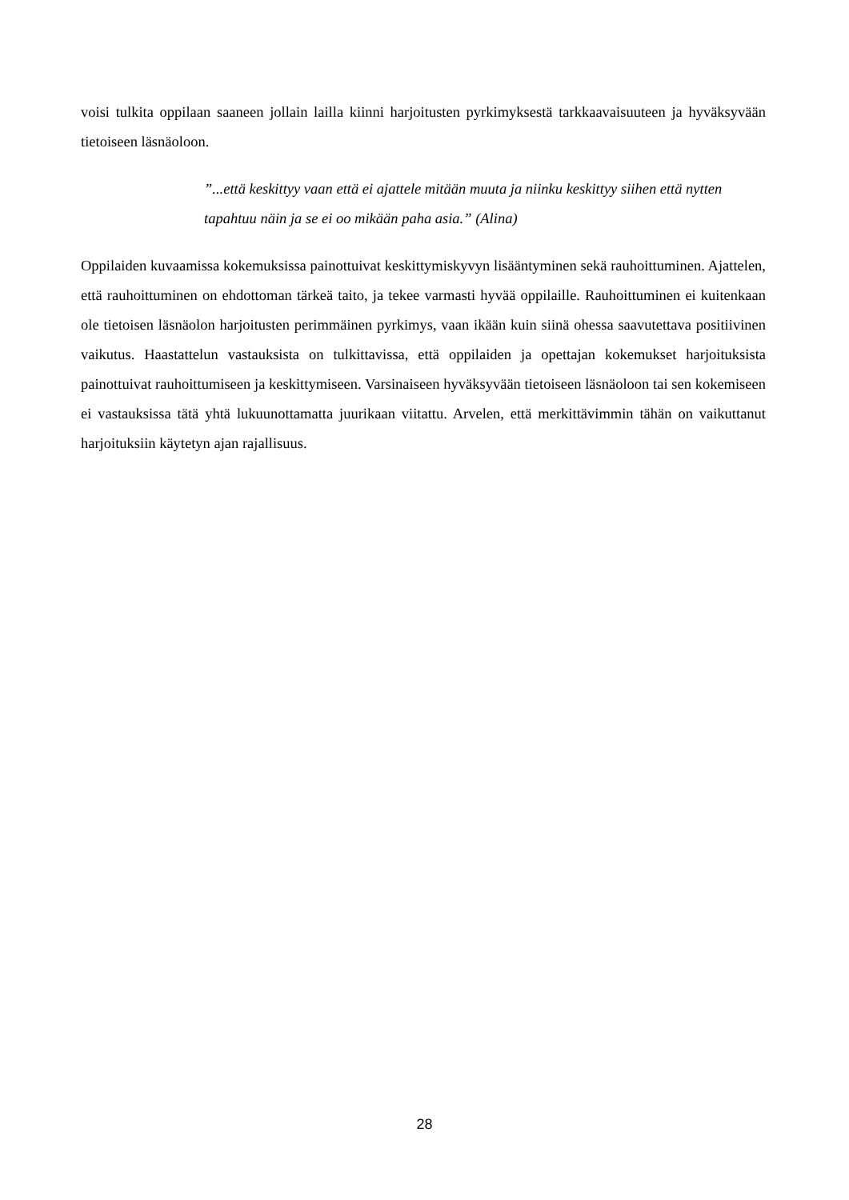voisi tulkita oppilaan saaneen jollain lailla kiinni harjoitusten pyrkimyksestä tarkkaavaisuuteen ja hyväksyvään tietoiseen läsnäoloon.
”...että keskittyy vaan että ei ajattele mitään muuta ja niinku keskittyy siihen että nytten tapahtuu näin ja se ei oo mikään paha asia.” (Alina)
Oppilaiden kuvaamissa kokemuksissa painottuivat keskittymiskyvyn lisääntyminen sekä rauhoittuminen. Ajattelen, että rauhoittuminen on ehdottoman tärkeä taito, ja tekee varmasti hyvää oppilaille. Rauhoittuminen ei kuitenkaan ole tietoisen läsnäolon harjoitusten perimmäinen pyrkimys, vaan ikään kuin siinä ohessa saavutettava positiivinen vaikutus. Haastattelun vastauksista on tulkittavissa, että oppilaiden ja opettajan kokemukset harjoituksista painottuivat rauhoittumiseen ja keskittymiseen. Varsinaiseen hyväksyvään tietoiseen läsnäoloon tai sen kokemiseen ei vastauksissa tätä yhtä lukuunottamatta juurikaan viitattu. Arvelen, että merkittävimmin tähän on vaikuttanut harjoituksiin käytetyn ajan rajallisuus.
28